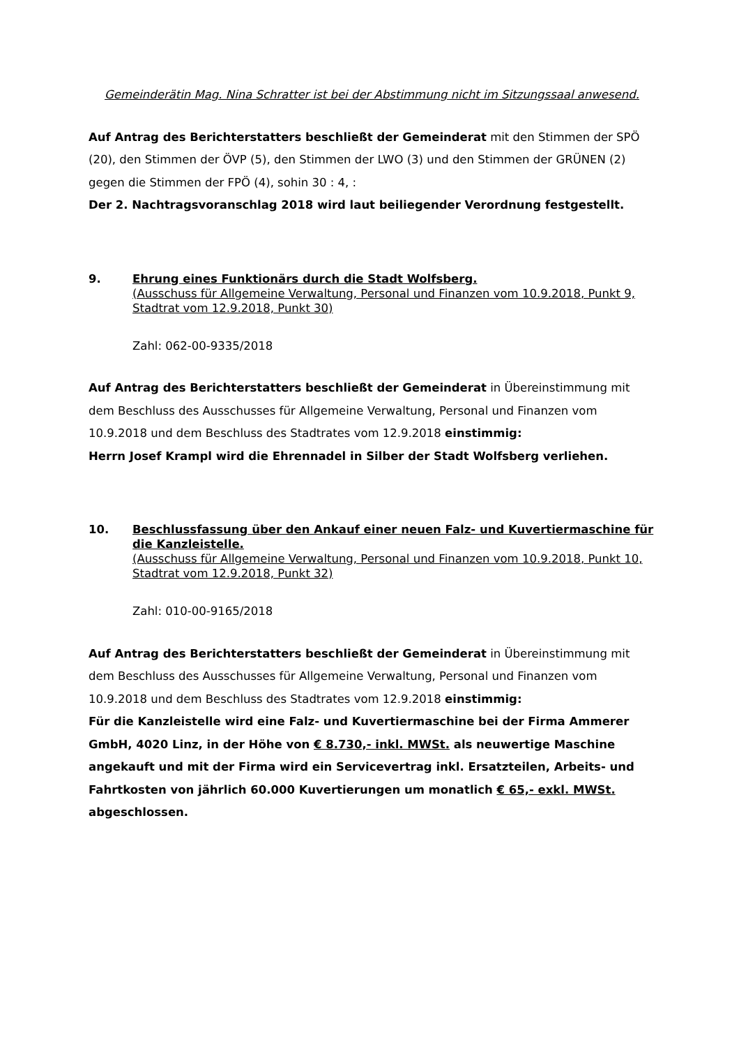Gemeinderätin Mag. Nina Schratter ist bei der Abstimmung nicht im Sitzungssaal anwesend.
Auf Antrag des Berichterstatters beschließt der Gemeinderat mit den Stimmen der SPÖ (20), den Stimmen der ÖVP (5), den Stimmen der LWO (3) und den Stimmen der GRÜNEN (2) gegen die Stimmen der FPÖ (4), sohin 30 : 4, :
Der 2. Nachtragsvoranschlag 2018 wird laut beiliegender Verordnung festgestellt.
9. Ehrung eines Funktionärs durch die Stadt Wolfsberg.
(Ausschuss für Allgemeine Verwaltung, Personal und Finanzen vom 10.9.2018, Punkt 9, Stadtrat vom 12.9.2018, Punkt 30)
Zahl: 062-00-9335/2018
Auf Antrag des Berichterstatters beschließt der Gemeinderat in Übereinstimmung mit dem Beschluss des Ausschusses für Allgemeine Verwaltung, Personal und Finanzen vom 10.9.2018 und dem Beschluss des Stadtrates vom 12.9.2018 einstimmig:
Herrn Josef Krampl wird die Ehrennadel in Silber der Stadt Wolfsberg verliehen.
10. Beschlussfassung über den Ankauf einer neuen Falz- und Kuvertiermaschine für die Kanzleistelle.
(Ausschuss für Allgemeine Verwaltung, Personal und Finanzen vom 10.9.2018, Punkt 10, Stadtrat vom 12.9.2018, Punkt 32)
Zahl: 010-00-9165/2018
Auf Antrag des Berichterstatters beschließt der Gemeinderat in Übereinstimmung mit dem Beschluss des Ausschusses für Allgemeine Verwaltung, Personal und Finanzen vom 10.9.2018 und dem Beschluss des Stadtrates vom 12.9.2018 einstimmig:
Für die Kanzleistelle wird eine Falz- und Kuvertiermaschine bei der Firma Ammerer GmbH, 4020 Linz, in der Höhe von € 8.730,- inkl. MWSt. als neuwertige Maschine angekauft und mit der Firma wird ein Servicevertrag inkl. Ersatzteilen, Arbeits- und Fahrtkosten von jährlich 60.000 Kuvertierungen um monatlich € 65,- exkl. MWSt. abgeschlossen.